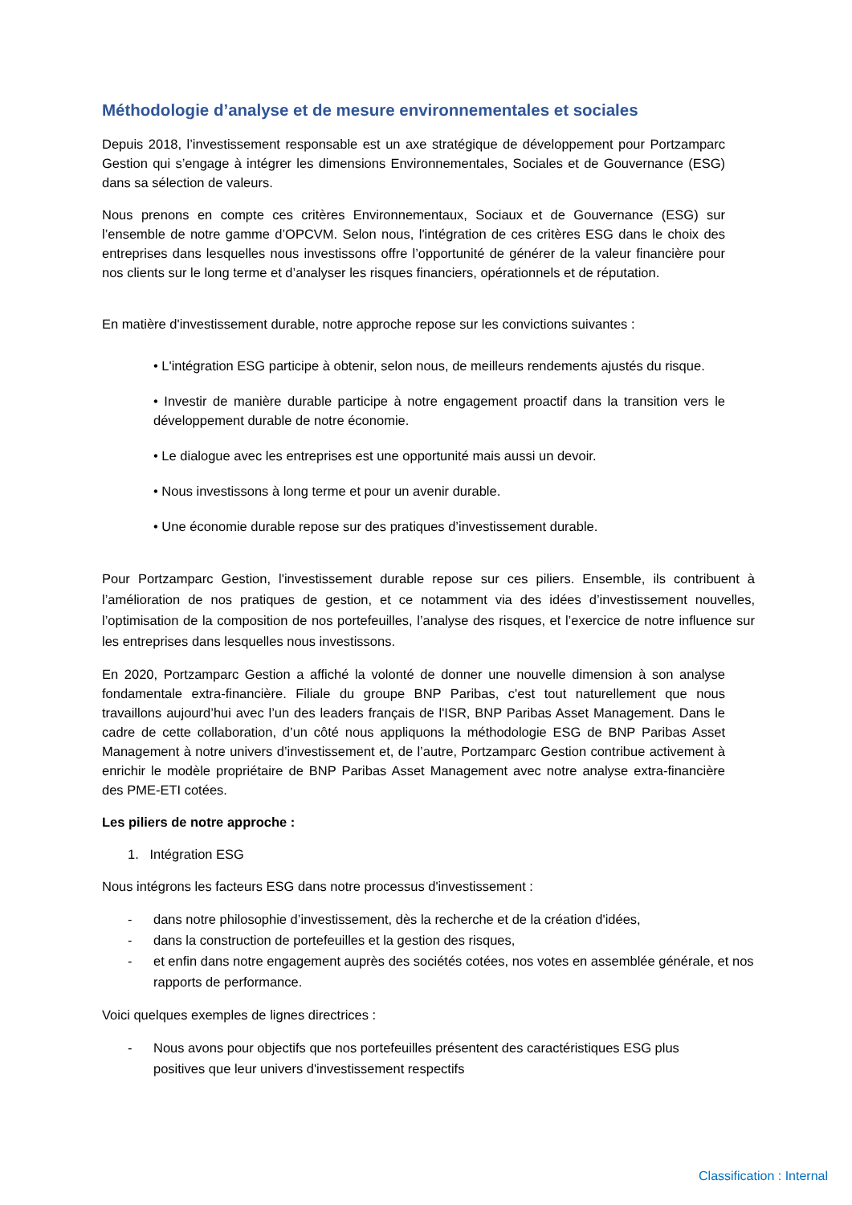Méthodologie d’analyse et de mesure environnementales et sociales
Depuis 2018, l’investissement responsable est un axe stratégique de développement pour Portzamparc Gestion qui s’engage à intégrer les dimensions Environnementales, Sociales et de Gouvernance (ESG) dans sa sélection de valeurs.
Nous prenons en compte ces critères Environnementaux, Sociaux et de Gouvernance (ESG) sur l’ensemble de notre gamme d’OPCVM. Selon nous, l'intégration de ces critères ESG dans le choix des entreprises dans lesquelles nous investissons offre l’opportunité de générer de la valeur financière pour nos clients sur le long terme et d’analyser les risques financiers, opérationnels et de réputation.
En matière d'investissement durable, notre approche repose sur les convictions suivantes :
• L'intégration ESG participe à obtenir, selon nous, de meilleurs rendements ajustés du risque.
• Investir de manière durable participe à notre engagement proactif dans la transition vers le développement durable de notre économie.
• Le dialogue avec les entreprises est une opportunité mais aussi un devoir.
• Nous investissons à long terme et pour un avenir durable.
• Une économie durable repose sur des pratiques d’investissement durable.
Pour Portzamparc Gestion, l'investissement durable repose sur ces piliers. Ensemble, ils contribuent à l’amélioration de nos pratiques de gestion, et ce notamment via des idées d’investissement nouvelles, l’optimisation de la composition de nos portefeuilles, l’analyse des risques, et l’exercice de notre influence sur les entreprises dans lesquelles nous investissons.
En 2020, Portzamparc Gestion a affiché la volonté de donner une nouvelle dimension à son analyse fondamentale extra-financière. Filiale du groupe BNP Paribas, c'est tout naturellement que nous travaillons aujourd’hui avec l’un des leaders français de l'ISR, BNP Paribas Asset Management. Dans le cadre de cette collaboration, d’un côté nous appliquons la méthodologie ESG de BNP Paribas Asset Management à notre univers d’investissement et, de l’autre, Portzamparc Gestion contribue activement à enrichir le modèle propriétaire de BNP Paribas Asset Management avec notre analyse extra-financière des PME-ETI cotées.
Les piliers de notre approche :
1. Intégration ESG
Nous intégrons les facteurs ESG dans notre processus d'investissement :
- dans notre philosophie d’investissement, dès la recherche et de la création d'idées,
- dans la construction de portefeuilles et la gestion des risques,
- et enfin dans notre engagement auprès des sociétés cotées, nos votes en assemblée générale, et nos rapports de performance.
Voici quelques exemples de lignes directrices :
- Nous avons pour objectifs que nos portefeuilles présentent des caractéristiques ESG plus positives que leur univers d'investissement respectifs
Classification : Internal